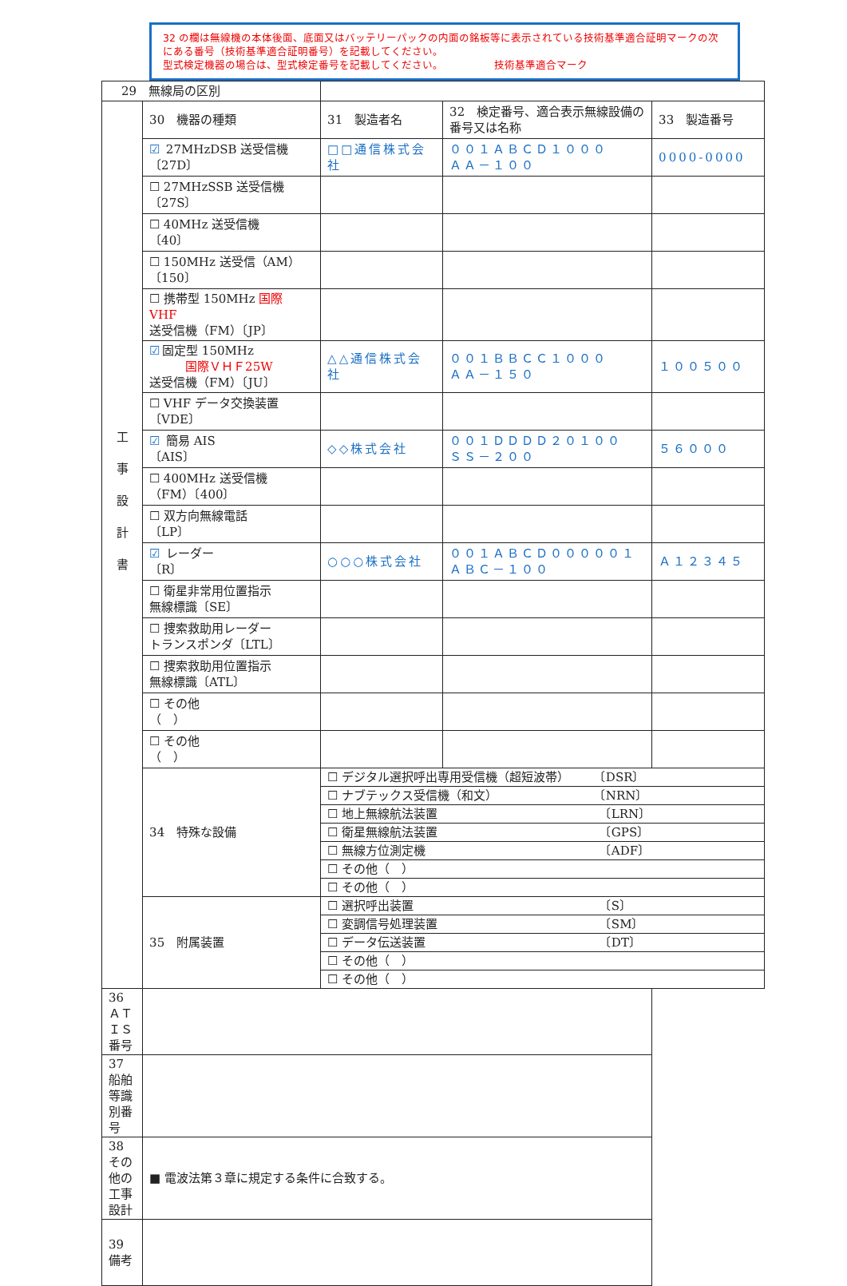32 の欄は無線機の本体後面、底面又はバッテリーパックの内面の銘板等に表示されている技術基準適合証明マークの次にある番号（技術基準適合証明番号）を記載してください。
型式検定機器の場合は、型式検定番号を記載してください。 技術基準適合マーク
| 29 無線局の区別 | | | | |
| 工 事 設 計 書 | 30 機器の種類 | 31 製造者名 | 32 検定番号、適合表示無線設備の番号又は名称 | 33 製造番号 |
| | ☑ 27MHzDSB 送受信機 〔27D〕 | □□通信株式会社 | ００１ＡＢＣＤ１０００ ＡＡ－１００ | 0000-0000 |
| | ☐ 27MHzSSB 送受信機 〔27S〕 | | | |
| | ☐ 40MHz 送受信機 〔40〕 | | | |
| | ☐ 150MHz 送受信（AM） 〔150〕 | | | |
| | ☐ 携帯型 150MHz 国際 VHF 送受信機（FM）〔JP〕 | | | |
| | ☑ 固定型 150MHz 国際ＶＨＦ25W 送受信機（FM）〔JU〕 | △△通信株式会社 | ００１ＢＢＣＣ１０００ ＡＡ－１５０ | １００５００ |
| | ☐ VHF データ交換装置 〔VDE〕 | | | |
| | ☑ 簡易 AIS 〔AIS〕 | ◇◇株式会社 | ００１ＤＤＤＤ２０１００ ＳＳ－２００ | ５６０００ |
| | ☐ 400MHz 送受信機 （FM）〔400〕 | | | |
| | ☐ 双方向無線電話 〔LP〕 | | | |
| | ☑ レーダー 〔R〕 | ○○○株式会社 | ００１ＡＢＣＤ０００００１ ＡＢＣ－１００ | Ａ１２３４５ |
| | ☐ 衛星非常用位置指示 無線標識〔SE〕 | | | |
| | ☐ 捜索救助用レーダー トランスポンダ〔LTL〕 | | | |
| | ☐ 捜索救助用位置指示 無線標識〔ATL〕 | | | |
| | ☐ その他 （ ） | | | |
| | ☐ その他 （ ） | | | |
| | 34 特殊な設備 | ☐ デジタル選択呼出専用受信機（超短波帯） 〔DSR〕 | | |
| | | ☐ ナブテックス受信機（和文） 〔NRN〕 | | |
| | | ☐ 地上無線航法装置 〔LRN〕 | | |
| | | ☐ 衛星無線航法装置 〔GPS〕 | | |
| | | ☐ 無線方位測定機 〔ADF〕 | | |
| | | ☐ その他（ ） | | |
| | | ☐ その他（ ） | | |
| | 35 附属装置 | ☐ 選択呼出装置 〔S〕 | | |
| | | ☐ 変調信号処理装置 〔SM〕 | | |
| | | ☐ データ伝送装置 〔DT〕 | | |
| | | ☐ その他（ ） | | |
| | | ☐ その他（ ） | | |
| 36 ＡＴＩＳ番号 | | | | |
| 37 船舶等識別番号 | | | | |
| 38 その他の工事設計 | ■ 電波法第３章に規定する条件に合致する。 | | | |
| 39 備考 | | | | |